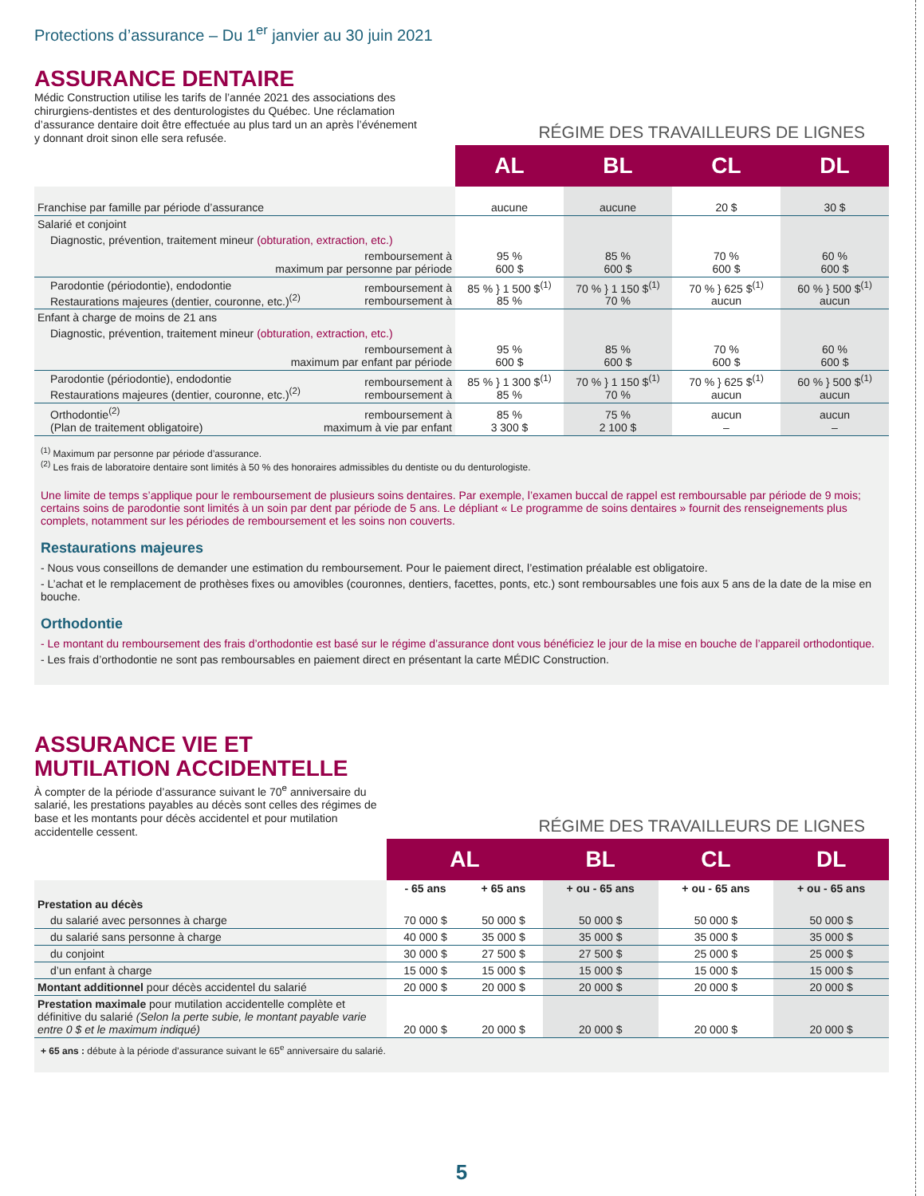Protections d’assurance – Du 1<sup>er</sup> janvier au 30 juin 2021
ASSURANCE DENTAIRE
Médic Construction utilise les tarifs de l’année 2021 des associations des chirurgiens-dentistes et des denturologistes du Québec. Une réclamation d’assurance dentaire doit être effectuée au plus tard un an après l’événement y donnant droit sinon elle sera refusée.
RÉGIME DES TRAVAILLEURS DE LIGNES
| | | AL | BL | CL | DL |
| --- | --- | --- | --- | --- | --- |
| Franchise par famille par période d’assurance | | aucune | aucune | 20 $ | 30 $ |
| Salarié et conjoint | | | | | |
| Diagnostic, prévention, traitement mineur (obturation, extraction, etc.) | | | | | |
| remboursement à maximum par personne par période | | 95 % 600 $ | 85 % 600 $ | 70 % 600 $ | 60 % 600 $ |
| Parodontie (périodontie), endodontie Restaurations majeures (dentier, couronne, etc.)<sup>(2)</sup> | remboursement à remboursement à | 85 % } 1 500 $<sup>(1)</sup> 85 % | 70 % } 1 150 $<sup>(1)</sup> 70 % | 70 % } 625 $<sup>(1)</sup> aucun | 60 % } 500 $<sup>(1)</sup> aucun |
| Enfant à charge de moins de 21 ans | | | | | |
| Diagnostic, prévention, traitement mineur (obturation, extraction, etc.) | | | | | |
| remboursement à maximum par enfant par période | | 95 % 600 $ | 85 % 600 $ | 70 % 600 $ | 60 % 600 $ |
| Parodontie (périodontie), endodontie Restaurations majeures (dentier, couronne, etc.)<sup>(2)</sup> | remboursement à remboursement à | 85 % } 1 300 $<sup>(1)</sup> 85 % | 70 % } 1 150 $<sup>(1)</sup> 70 % | 70 % } 625 $<sup>(1)</sup> aucun | 60 % } 500 $<sup>(1)</sup> aucun |
| Orthodontie<sup>(2)</sup> (Plan de traitement obligatoire) | remboursement à maximum à vie par enfant | 85 % 3 300 $ | 75 % 2 100 $ | aucun – | aucun – |
<sup>(1)</sup> Maximum par personne par période d’assurance.
<sup>(2)</sup> Les frais de laboratoire dentaire sont limités à 50 % des honoraires admissibles du dentiste ou du denturologiste.
Une limite de temps s’applique pour le remboursement de plusieurs soins dentaires. Par exemple, l’examen buccal de rappel est remboursable par période de 9 mois; certains soins de parodontie sont limités à un soin par dent par période de 5 ans. Le dépliant « Le programme de soins dentaires » fournit des renseignements plus complets, notamment sur les périodes de remboursement et les soins non couverts.
Restaurations majeures
- Nous vous conseillons de demander une estimation du remboursement. Pour le paiement direct, l’estimation préalable est obligatoire.
- L’achat et le remplacement de prothèses fixes ou amovibles (couronnes, dentiers, facettes, ponts, etc.) sont remboursables une fois aux 5 ans de la date de la mise en bouche.
Orthodontie
- Le montant du remboursement des frais d’orthodontie est basé sur le régime d’assurance dont vous bénéficiez le jour de la mise en bouche de l’appareil orthodontique.
- Les frais d’orthodontie ne sont pas remboursables en paiement direct en présentant la carte MÉDIC Construction.
ASSURANCE VIE ET
MUTILATION ACCIDENTELLE
À compter de la période d’assurance suivant le 70<sup>e</sup> anniversaire du salarié, les prestations payables au décès sont celles des régimes de base et les montants pour décès accidentel et pour mutilation accidentelle cessent.
RÉGIME DES TRAVAILLEURS DE LIGNES
| | AL | | BL | CL | DL |
| --- | --- | --- | --- | --- | --- |
| | - 65 ans | + 65 ans | + ou - 65 ans | + ou - 65 ans | + ou - 65 ans |
| Prestation au décès | | | | | |
| du salarié avec personnes à charge | 70 000 $ | 50 000 $ | 50 000 $ | 50 000 $ | 50 000 $ |
| du salarié sans personne à charge | 40 000 $ | 35 000 $ | 35 000 $ | 35 000 $ | 35 000 $ |
| du conjoint | 30 000 $ | 27 500 $ | 27 500 $ | 25 000 $ | 25 000 $ |
| d’un enfant à charge | 15 000 $ | 15 000 $ | 15 000 $ | 15 000 $ | 15 000 $ |
| Montant additionnel pour décès accidentel du salarié | 20 000 $ | 20 000 $ | 20 000 $ | 20 000 $ | 20 000 $ |
| Prestation maximale pour mutilation accidentelle complète et définitive du salarié (Selon la perte subie, le montant payable varie entre 0 $ et le maximum indiqué) | 20 000 $ | 20 000 $ | 20 000 $ | 20 000 $ | 20 000 $ |
+ 65 ans : débute à la période d’assurance suivant le 65<sup>e</sup> anniversaire du salarié.
5